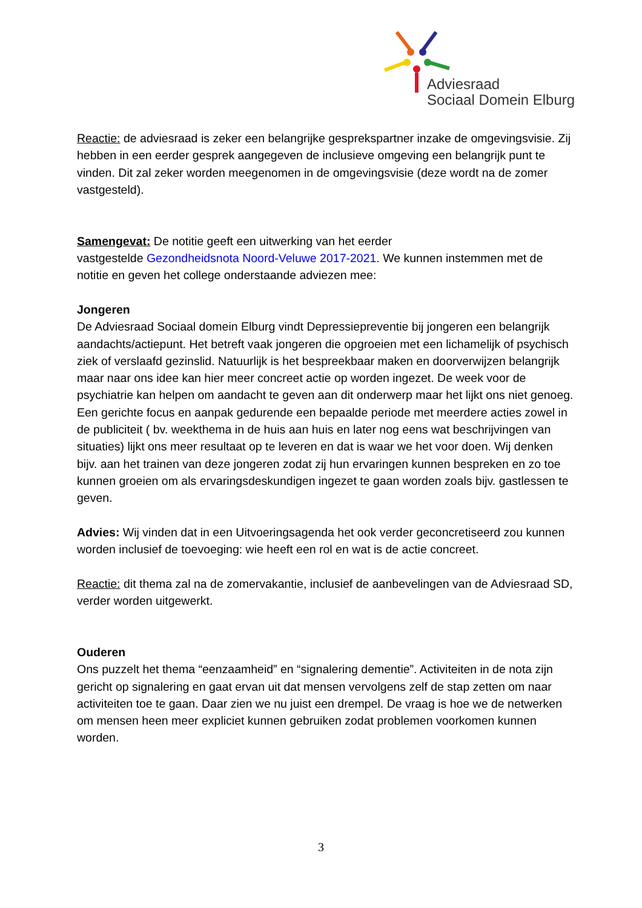Adviesraad
Sociaal Domein Elburg
Reactie: de adviesraad is zeker een belangrijke gesprekspartner inzake de omgevingsvisie. Zij hebben in een eerder gesprek aangegeven de inclusieve omgeving een belangrijk punt te vinden. Dit zal zeker worden meegenomen in de omgevingsvisie (deze wordt na de zomer vastgesteld).
Samengevat: De notitie geeft een uitwerking van het eerder
vastgestelde Gezondheidsnota Noord-Veluwe 2017-2021. We kunnen instemmen met de notitie en geven het college onderstaande adviezen mee:
Jongeren
De Adviesraad Sociaal domein Elburg vindt Depressiepreventie bij jongeren een belangrijk aandachts/actiepunt. Het betreft vaak jongeren die opgroeien met een lichamelijk of psychisch ziek of verslaafd gezinslid. Natuurlijk is het bespreekbaar maken en doorverwijzen belangrijk maar naar ons idee kan hier meer concreet actie op worden ingezet. De week voor de psychiatrie kan helpen om aandacht te geven aan dit onderwerp maar het lijkt ons niet genoeg. Een gerichte focus en aanpak gedurende een bepaalde periode met meerdere acties zowel in de publiciteit ( bv. weekthema in de huis aan huis en later nog eens wat beschrijvingen van situaties) lijkt ons meer resultaat op te leveren en dat is waar we het voor doen. Wij denken bijv. aan het trainen van deze jongeren zodat zij hun ervaringen kunnen bespreken en zo toe kunnen groeien om als ervaringsdeskundigen ingezet te gaan worden zoals bijv. gastlessen te geven.
Advies: Wij vinden dat in een Uitvoeringsagenda het ook verder geconcretiseerd zou kunnen worden inclusief de toevoeging: wie heeft een rol en wat is de actie concreet.
Reactie: dit thema zal na de zomervakantie, inclusief de aanbevelingen van de Adviesraad SD, verder worden uitgewerkt.
Ouderen
Ons puzzelt het thema “eenzaamheid” en “signalering dementie”. Activiteiten in de nota zijn gericht op signalering en gaat ervan uit dat mensen vervolgens zelf de stap zetten om naar activiteiten toe te gaan. Daar zien we nu juist een drempel. De vraag is hoe we de netwerken om mensen heen meer expliciet kunnen gebruiken zodat problemen voorkomen kunnen worden.
3